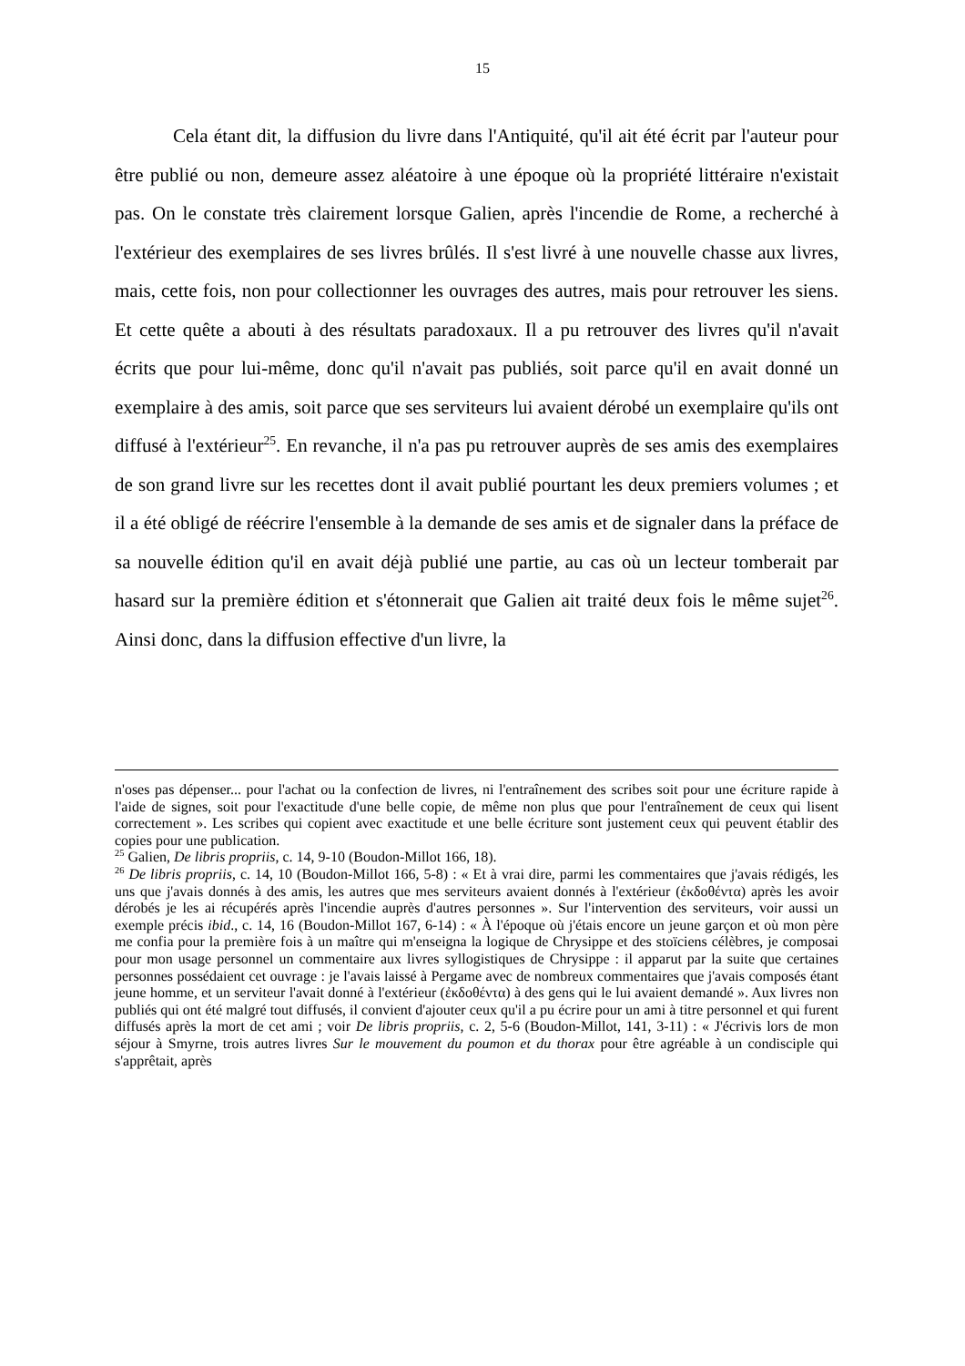15
Cela étant dit, la diffusion du livre dans l'Antiquité, qu'il ait été écrit par l'auteur pour être publié ou non, demeure assez aléatoire à une époque où la propriété littéraire n'existait pas. On le constate très clairement lorsque Galien, après l'incendie de Rome, a recherché à l'extérieur des exemplaires de ses livres brûlés. Il s'est livré à une nouvelle chasse aux livres, mais, cette fois, non pour collectionner les ouvrages des autres, mais pour retrouver les siens. Et cette quête a abouti à des résultats paradoxaux. Il a pu retrouver des livres qu'il n'avait écrits que pour lui-même, donc qu'il n'avait pas publiés, soit parce qu'il en avait donné un exemplaire à des amis, soit parce que ses serviteurs lui avaient dérobé un exemplaire qu'ils ont diffusé à l'extérieur<sup>25</sup>. En revanche, il n'a pas pu retrouver auprès de ses amis des exemplaires de son grand livre sur les recettes dont il avait publié pourtant les deux premiers volumes ; et il a été obligé de réécrire l'ensemble à la demande de ses amis et de signaler dans la préface de sa nouvelle édition qu'il en avait déjà publié une partie, au cas où un lecteur tomberait par hasard sur la première édition et s'étonnerait que Galien ait traité deux fois le même sujet<sup>26</sup>. Ainsi donc, dans la diffusion effective d'un livre, la
n'oses pas dépenser... pour l'achat ou la confection de livres, ni l'entraînement des scribes soit pour une écriture rapide à l'aide de signes, soit pour l'exactitude d'une belle copie, de même non plus que pour l'entraînement de ceux qui lisent correctement ». Les scribes qui copient avec exactitude et une belle écriture sont justement ceux qui peuvent établir des copies pour une publication.
<sup>25</sup> Galien, De libris propriis, c. 14, 9-10 (Boudon-Millot 166, 18).
<sup>26</sup> De libris propriis, c. 14, 10 (Boudon-Millot 166, 5-8) : « Et à vrai dire, parmi les commentaires que j'avais rédigés, les uns que j'avais donnés à des amis, les autres que mes serviteurs avaient donnés à l'extérieur (ἐκδοθέντα) après les avoir dérobés je les ai récupérés après l'incendie auprès d'autres personnes ». Sur l'intervention des serviteurs, voir aussi un exemple précis ibid., c. 14, 16 (Boudon-Millot 167, 6-14) : « À l'époque où j'étais encore un jeune garçon et où mon père me confia pour la première fois à un maître qui m'enseigna la logique de Chrysippe et des stoïciens célèbres, je composai pour mon usage personnel un commentaire aux livres syllogistiques de Chrysippe : il apparut par la suite que certaines personnes possédaient cet ouvrage : je l'avais laissé à Pergame avec de nombreux commentaires que j'avais composés étant jeune homme, et un serviteur l'avait donné à l'extérieur (ἐκδοθέντα) à des gens qui le lui avaient demandé ». Aux livres non publiés qui ont été malgré tout diffusés, il convient d'ajouter ceux qu'il a pu écrire pour un ami à titre personnel et qui furent diffusés après la mort de cet ami ; voir De libris propriis, c. 2, 5-6 (Boudon-Millot, 141, 3-11) : « J'écrivis lors de mon séjour à Smyrne, trois autres livres Sur le mouvement du poumon et du thorax pour être agréable à un condisciple qui s'apprêtait, après